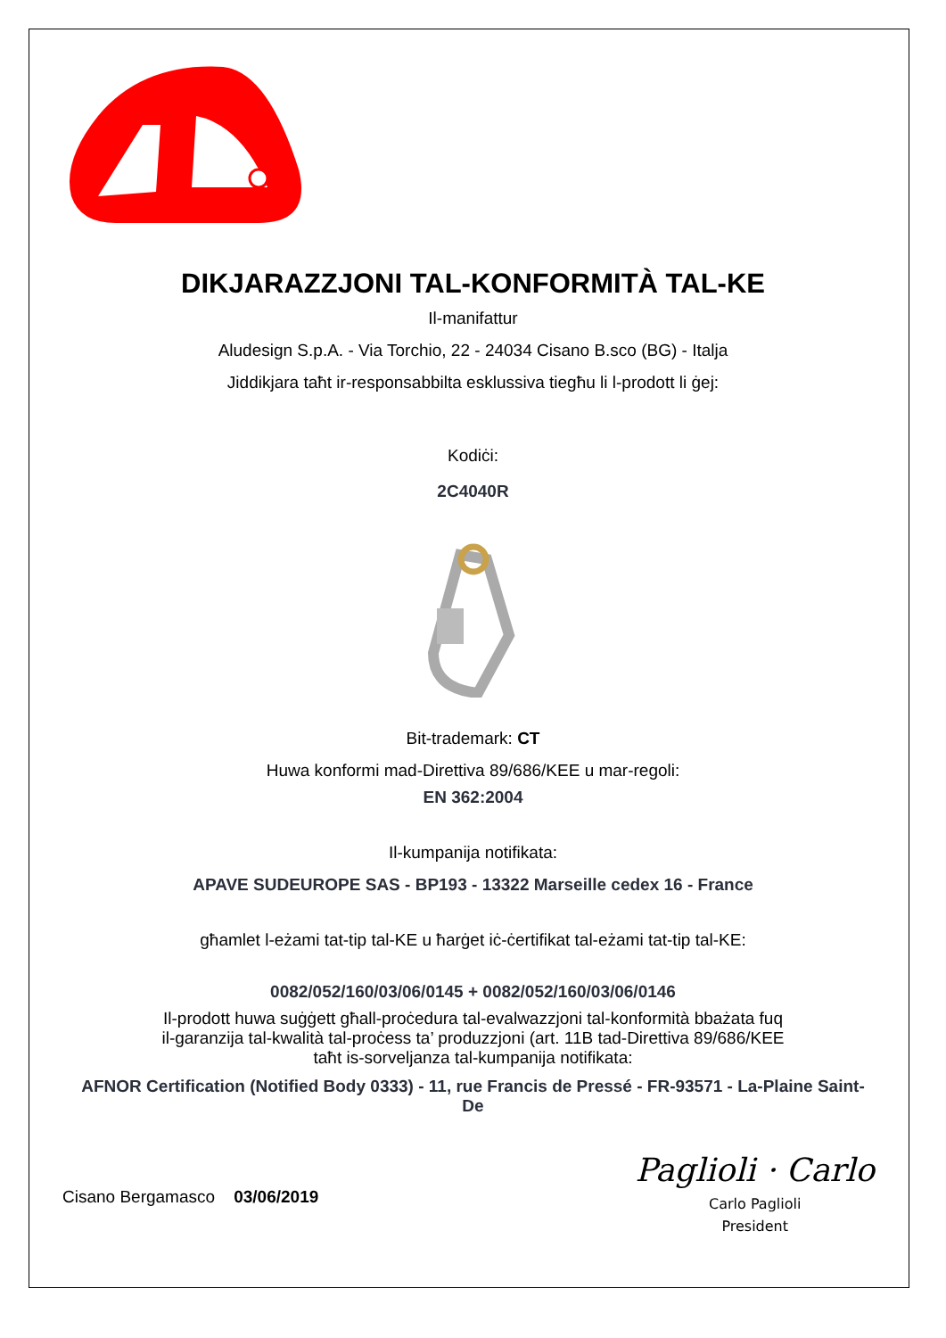DIKJARAZZJONI TAL-KONFORMITÀ TAL-KE
Il-manifattur
Aludesign S.p.A. - Via Torchio, 22 - 24034 Cisano B.sco (BG) - Italja
Jiddikjara taħt ir-responsabbilta esklussiva tiegħu li l-prodott li ġej:
Kodiċi:
2C4040R
Bit-trademark: CT
Huwa konformi mad-Direttiva 89/686/KEE u mar-regoli:
EN 362:2004
Il-kumpanija notifikata:
APAVE SUDEUROPE SAS - BP193 - 13322 Marseille cedex 16 - France
għamlet l-eżami tat-tip tal-KE u ħarġet iċ-ċertifikat tal-eżami tat-tip tal-KE:
0082/052/160/03/06/0145 + 0082/052/160/03/06/0146
Il-prodott huwa suġġett għall-proċedura tal-evalwazzjoni tal-konformità bbażata fuq
il-garanzija tal-kwalità tal-proċess ta’ produzzjoni (art. 11B tad-Direttiva 89/686/KEE
taħt is-sorveljanza tal-kumpanija notifikata:
AFNOR Certification (Notified Body 0333) - 11, rue Francis de Pressé - FR-93571 - La-Plaine Saint-De
Cisano Bergamasco 03/06/2019
Paglioli · Carlo
Carlo Paglioli
President